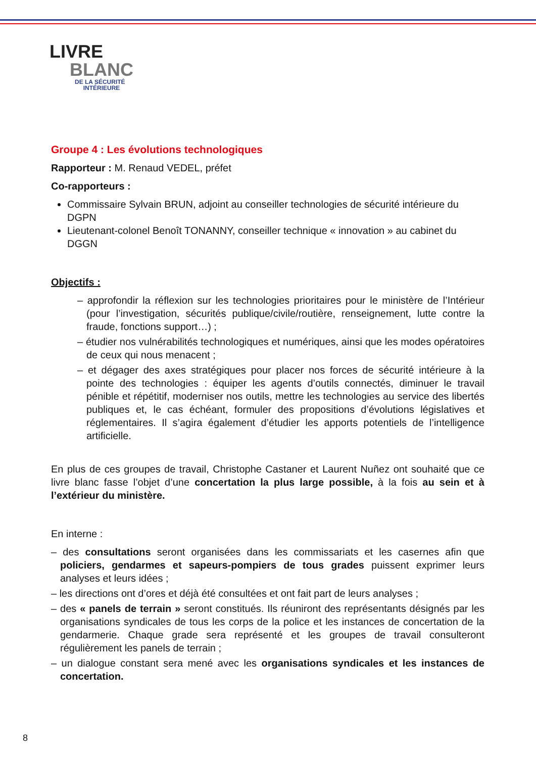LIVRE
BLANC
DE LA SÉCURITÉ
INTÉRIEURE
Groupe 4 : Les évolutions technologiques
Rapporteur : M. Renaud VEDEL, préfet
Co-rapporteurs :
Commissaire Sylvain BRUN, adjoint au conseiller technologies de sécurité intérieure du DGPN
Lieutenant-colonel Benoît TONANNY, conseiller technique « innovation » au cabinet du DGGN
Objectifs :
– approfondir la réflexion sur les technologies prioritaires pour le ministère de l’Intérieur (pour l’investigation, sécurités publique/civile/routière, renseignement, lutte contre la fraude, fonctions support…) ;
– étudier nos vulnérabilités technologiques et numériques, ainsi que les modes opératoires de ceux qui nous menacent ;
– et dégager des axes stratégiques pour placer nos forces de sécurité intérieure à la pointe des technologies : équiper les agents d’outils connectés, diminuer le travail pénible et répétitif, moderniser nos outils, mettre les technologies au service des libertés publiques et, le cas échéant, formuler des propositions d’évolutions législatives et réglementaires. Il s’agira également d’étudier les apports potentiels de l’intelligence artificielle.
En plus de ces groupes de travail, Christophe Castaner et Laurent Nuñez ont souhaité que ce livre blanc fasse l’objet d’une concertation la plus large possible, à la fois au sein et à l’extérieur du ministère.
En interne :
– des consultations seront organisées dans les commissariats et les casernes afin que policiers, gendarmes et sapeurs-pompiers de tous grades puissent exprimer leurs analyses et leurs idées ;
– les directions ont d’ores et déjà été consultées et ont fait part de leurs analyses ;
– des « panels de terrain » seront constitués. Ils réuniront des représentants désignés par les organisations syndicales de tous les corps de la police et les instances de concertation de la gendarmerie. Chaque grade sera représenté et les groupes de travail consulteront régulièrement les panels de terrain ;
– un dialogue constant sera mené avec les organisations syndicales et les instances de concertation.
8